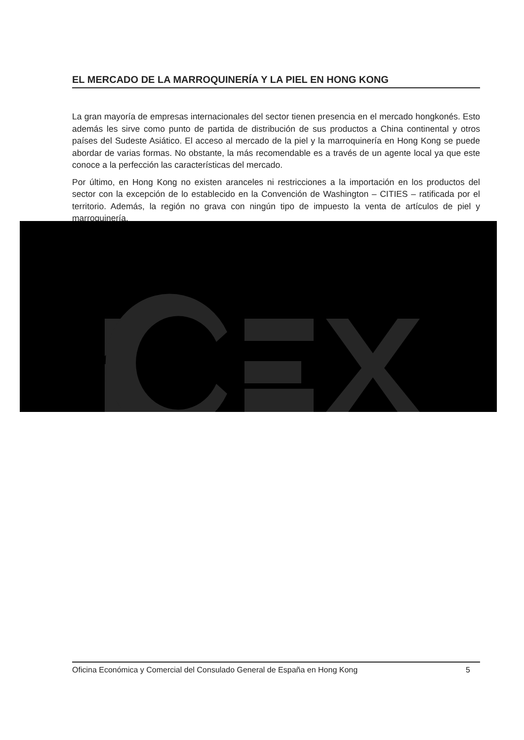EL MERCADO DE LA MARROQUINERÍA Y LA PIEL EN HONG KONG
La gran mayoría de empresas internacionales del sector tienen presencia en el mercado hongkonés. Esto además les sirve como punto de partida de distribución de sus productos a China continental y otros países del Sudeste Asiático. El acceso al mercado de la piel y la marroquinería en Hong Kong se puede abordar de varias formas. No obstante, la más recomendable es a través de un agente local ya que este conoce a la perfección las características del mercado.
Por último, en Hong Kong no existen aranceles ni restricciones a la importación en los productos del sector con la excepción de lo establecido en la Convención de Washington – CITIES – ratificada por el territorio. Además, la región no grava con ningún tipo de impuesto la venta de artículos de piel y marroquinería.
Oficina Económica y Comercial del Consulado General de España en Hong Kong 5